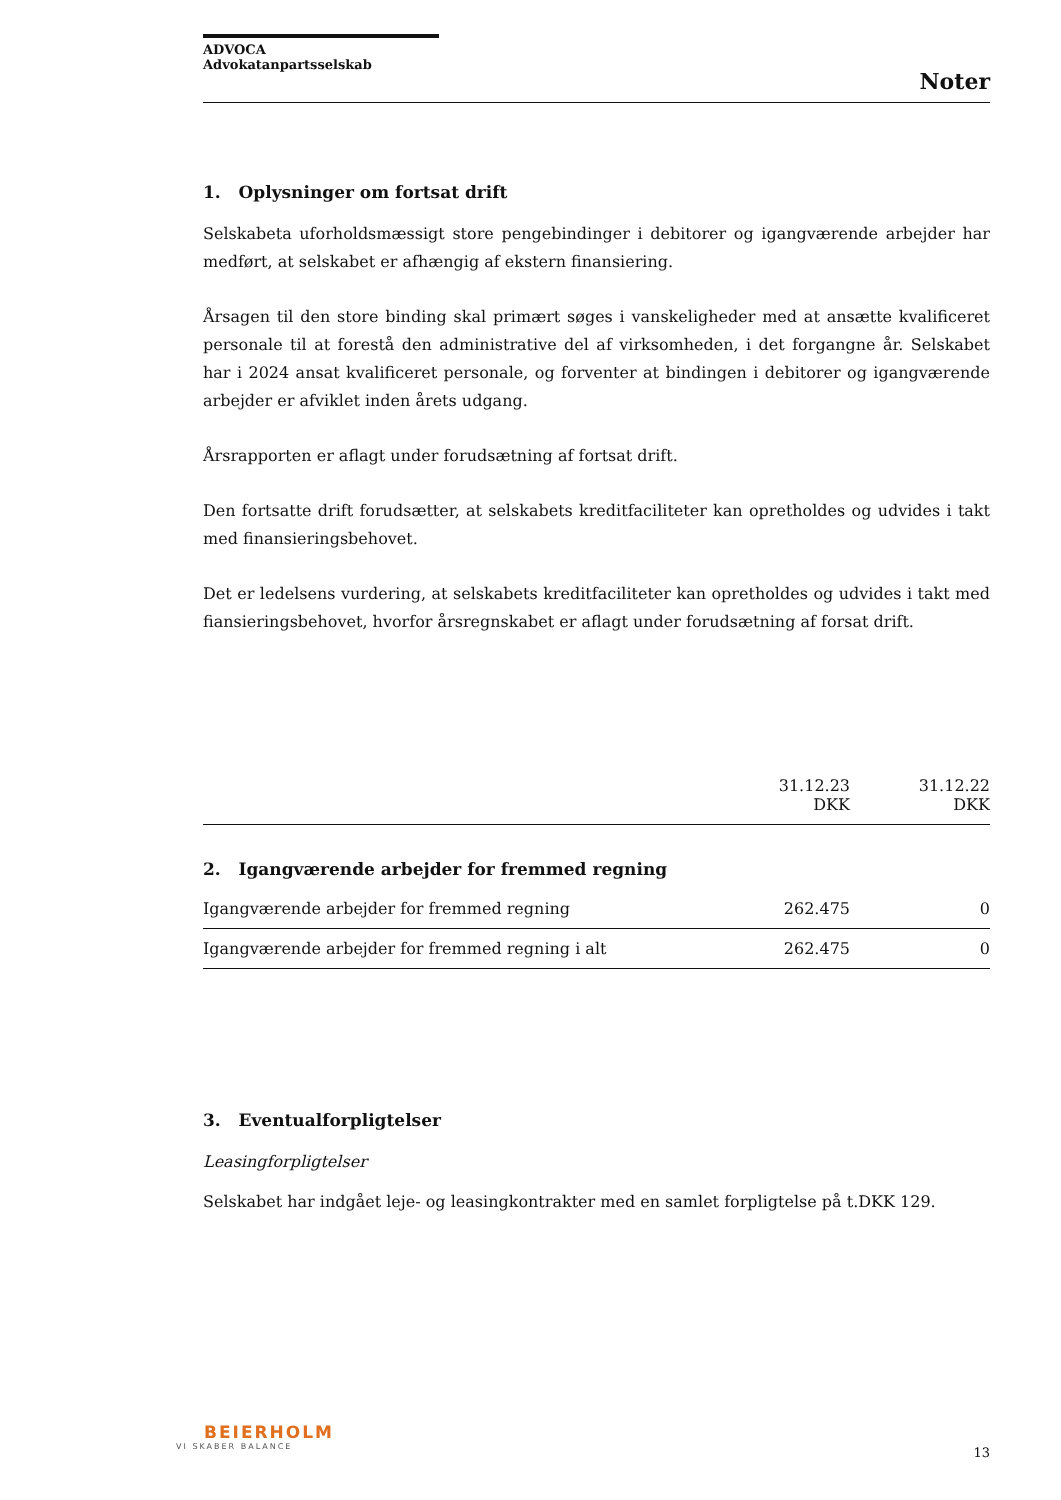ADVOCA Advokatanpartsselskab
Noter
1. Oplysninger om fortsat drift
Selskabeta uforholdsmæssigt store pengebindinger i debitorer og igangværende arbejder har medført, at selskabet er afhængig af ekstern finansiering.
Årsagen til den store binding skal primært søges i vanskeligheder med at ansætte kvalificeret personale til at forestå den administrative del af virksomheden, i det forgangne år. Selskabet har i 2024 ansat kvalificeret personale, og forventer at bindingen i debitorer og igangværende arbejder er afviklet inden årets udgang.
Årsrapporten er aflagt under forudsætning af fortsat drift.
Den fortsatte drift forudsætter, at selskabets kreditfaciliteter kan opretholdes og udvides i takt med finansieringsbehovet.
Det er ledelsens vurdering, at selskabets kreditfaciliteter kan opretholdes og udvides i takt med fiansieringsbehovet, hvorfor årsregnskabet er aflagt under forudsætning af forsat drift.
| | 31.12.23 DKK | 31.12.22 DKK |
| --- | --- | --- |
| 2. Igangværende arbejder for fremmed regning | | |
| Igangværende arbejder for fremmed regning | 262.475 | 0 |
| Igangværende arbejder for fremmed regning i alt | 262.475 | 0 |
3. Eventualforpligtelser
Leasingforpligtelser
Selskabet har indgået leje- og leasingkontrakter med en samlet forpligtelse på t.DKK 129.
BEIERHOLM
VI SKABER BALANCE
13